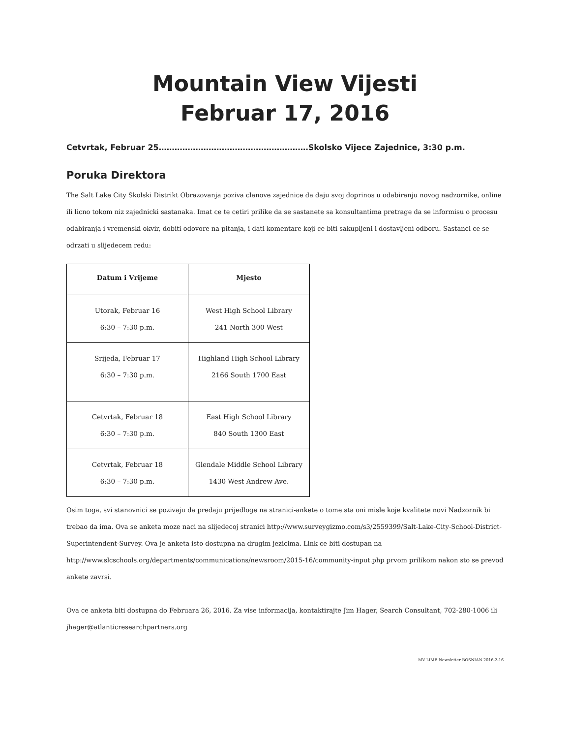Mountain View Vijesti
Februar 17, 2016
Cetvrtak, Februar 25…………………………………………………Skolsko Vijece Zajednice, 3:30 p.m.
Poruka Direktora
The Salt Lake City Skolski Distrikt Obrazovanja poziva clanove zajednice da daju svoj doprinos u odabiranju novog nadzornike, online ili licno tokom niz zajednicki sastanaka. Imat ce te cetiri prilike da se sastanete sa konsultantima pretrage da se informisu o procesu odabiranja i vremenski okvir, dobiti odovore na pitanja, i dati komentare koji ce biti sakupljeni i dostavljeni odboru. Sastanci ce se odrzati u slijedecem redu:
| Datum i Vrijeme | Mjesto |
| --- | --- |
| Utorak, Februar 16 6:30 – 7:30 p.m. | West High School Library 241 North 300 West |
| Srijeda, Februar 17 6:30 – 7:30 p.m. | Highland High School Library 2166 South 1700 East |
| Cetvrtak, Februar 18 6:30 – 7:30 p.m. | East High School Library 840 South 1300 East |
| Cetvrtak, Februar 18 6:30 – 7:30 p.m. | Glendale Middle School Library 1430 West Andrew Ave. |
Osim toga, svi stanovnici se pozivaju da predaju prijedloge na stranici-ankete o tome sta oni misle koje kvalitete novi Nadzornik bi trebao da ima. Ova se anketa moze naci na slijedecoj stranici http://www.surveygizmo.com/s3/2559399/Salt-Lake-City-School-District-Superintendent-Survey. Ova je anketa isto dostupna na drugim jezicima. Link ce biti dostupan na http://www.slcschools.org/departments/communications/newsroom/2015-16/community-input.php prvom prilikom nakon sto se prevod ankete zavrsi.
Ova ce anketa biti dostupna do Februara 26, 2016. Za vise informacija, kontaktirajte Jim Hager, Search Consultant, 702-280-1006 ili jhager@atlanticresearchpartners.org
MV LIMB Newsletter BOSNIAN 2016-2-16